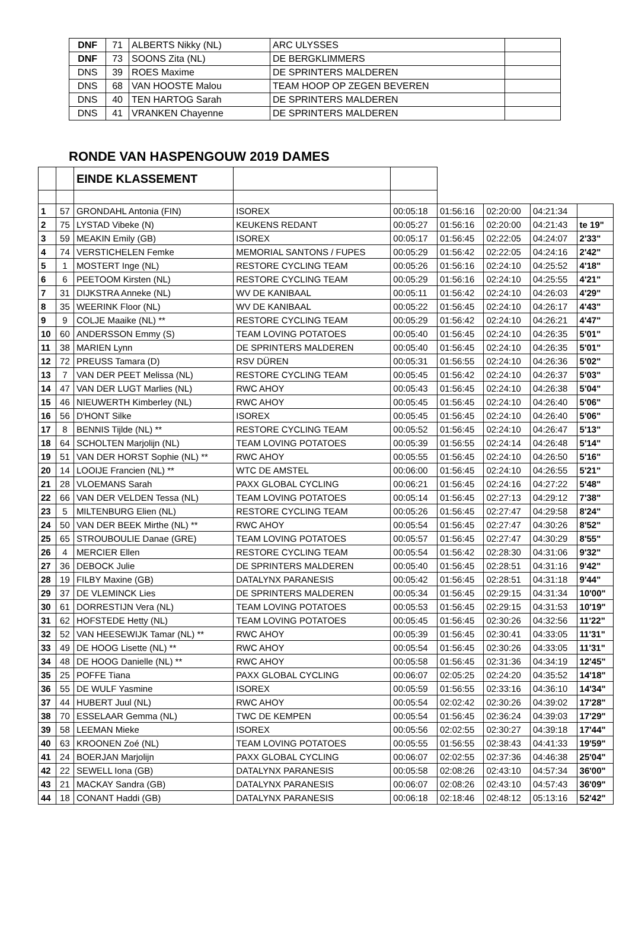| DNF | 71 | ALBERTS Nikky (NL) | ARC ULYSSES | |
| DNF | 73 | SOONS Zita (NL) | DE BERGKLIMMERS | |
| DNS | 39 | ROES Maxime | DE SPRINTERS MALDEREN | |
| DNS | 68 | VAN HOOSTE Malou | TEAM HOOP OP ZEGEN BEVEREN | |
| DNS | 40 | TEN HARTOG Sarah | DE SPRINTERS MALDEREN | |
| DNS | 41 | VRANKEN Chayenne | DE SPRINTERS MALDEREN | |
RONDE VAN HASPENGOUW 2019 DAMES
| | | EINDE KLASSEMENT | | | | | | | |
| 1 | 57 | GRONDAHL Antonia (FIN) | ISOREX | 00:05:18 | 01:56:16 | 02:20:00 | 04:21:34 | | |
| 2 | 75 | LYSTAD Vibeke (N) | KEUKENS REDANT | 00:05:27 | 01:56:16 | 02:20:00 | 04:21:43 | te 19" | |
| 3 | 59 | MEAKIN Emily (GB) | ISOREX | 00:05:17 | 01:56:45 | 02:22:05 | 04:24:07 | 2'33" | |
| 4 | 74 | VERSTICHELEN Femke | MEMORIAL SANTONS / FUPES | 00:05:29 | 01:56:42 | 02:22:05 | 04:24:16 | 2'42" | |
| 5 | 1 | MOSTERT Inge (NL) | RESTORE CYCLING TEAM | 00:05:26 | 01:56:16 | 02:24:10 | 04:25:52 | 4'18" | |
| 6 | 6 | PEETOOM Kirsten (NL) | RESTORE CYCLING TEAM | 00:05:29 | 01:56:16 | 02:24:10 | 04:25:55 | 4'21" | |
| 7 | 31 | DIJKSTRA Anneke (NL) | WV DE KANIBAAL | 00:05:11 | 01:56:42 | 02:24:10 | 04:26:03 | 4'29" | |
| 8 | 35 | WEERINK Floor (NL) | WV DE KANIBAAL | 00:05:22 | 01:56:45 | 02:24:10 | 04:26:17 | 4'43" | |
| 9 | 9 | COLJE Maaike (NL) ** | RESTORE CYCLING TEAM | 00:05:29 | 01:56:42 | 02:24:10 | 04:26:21 | 4'47" | |
| 10 | 60 | ANDERSSON Emmy (S) | TEAM LOVING POTATOES | 00:05:40 | 01:56:45 | 02:24:10 | 04:26:35 | 5'01" | |
| 11 | 38 | MARIEN Lynn | DE SPRINTERS MALDEREN | 00:05:40 | 01:56:45 | 02:24:10 | 04:26:35 | 5'01" | |
| 12 | 72 | PREUSS Tamara (D) | RSV DÜREN | 00:05:31 | 01:56:55 | 02:24:10 | 04:26:36 | 5'02" | |
| 13 | 7 | VAN DER PEET Melissa (NL) | RESTORE CYCLING TEAM | 00:05:45 | 01:56:42 | 02:24:10 | 04:26:37 | 5'03" | |
| 14 | 47 | VAN DER LUGT Marlies (NL) | RWC AHOY | 00:05:43 | 01:56:45 | 02:24:10 | 04:26:38 | 5'04" | |
| 15 | 46 | NIEUWERTH Kimberley (NL) | RWC AHOY | 00:05:45 | 01:56:45 | 02:24:10 | 04:26:40 | 5'06" | |
| 16 | 56 | D'HONT Silke | ISOREX | 00:05:45 | 01:56:45 | 02:24:10 | 04:26:40 | 5'06" | |
| 17 | 8 | BENNIS Tijlde (NL) ** | RESTORE CYCLING TEAM | 00:05:52 | 01:56:45 | 02:24:10 | 04:26:47 | 5'13" | |
| 18 | 64 | SCHOLTEN Marjolijn (NL) | TEAM LOVING POTATOES | 00:05:39 | 01:56:55 | 02:24:14 | 04:26:48 | 5'14" | |
| 19 | 51 | VAN DER HORST Sophie (NL) ** | RWC AHOY | 00:05:55 | 01:56:45 | 02:24:10 | 04:26:50 | 5'16" | |
| 20 | 14 | LOOIJE Francien (NL) ** | WTC DE AMSTEL | 00:06:00 | 01:56:45 | 02:24:10 | 04:26:55 | 5'21" | |
| 21 | 28 | VLOEMANS Sarah | PAXX GLOBAL CYCLING | 00:06:21 | 01:56:45 | 02:24:16 | 04:27:22 | 5'48" | |
| 22 | 66 | VAN DER VELDEN Tessa (NL) | TEAM LOVING POTATOES | 00:05:14 | 01:56:45 | 02:27:13 | 04:29:12 | 7'38" | |
| 23 | 5 | MILTENBURG Elien (NL) | RESTORE CYCLING TEAM | 00:05:26 | 01:56:45 | 02:27:47 | 04:29:58 | 8'24" | |
| 24 | 50 | VAN DER BEEK Mirthe (NL) ** | RWC AHOY | 00:05:54 | 01:56:45 | 02:27:47 | 04:30:26 | 8'52" | |
| 25 | 65 | STROUBOULIE Danae (GRE) | TEAM LOVING POTATOES | 00:05:57 | 01:56:45 | 02:27:47 | 04:30:29 | 8'55" | |
| 26 | 4 | MERCIER Ellen | RESTORE CYCLING TEAM | 00:05:54 | 01:56:42 | 02:28:30 | 04:31:06 | 9'32" | |
| 27 | 36 | DEBOCK Julie | DE SPRINTERS MALDEREN | 00:05:40 | 01:56:45 | 02:28:51 | 04:31:16 | 9'42" | |
| 28 | 19 | FILBY Maxine (GB) | DATALYNX PARANESIS | 00:05:42 | 01:56:45 | 02:28:51 | 04:31:18 | 9'44" | |
| 29 | 37 | DE VLEMINCK Lies | DE SPRINTERS MALDEREN | 00:05:34 | 01:56:45 | 02:29:15 | 04:31:34 | 10'00" | |
| 30 | 61 | DORRESTIJN Vera (NL) | TEAM LOVING POTATOES | 00:05:53 | 01:56:45 | 02:29:15 | 04:31:53 | 10'19" | |
| 31 | 62 | HOFSTEDE Hetty (NL) | TEAM LOVING POTATOES | 00:05:45 | 01:56:45 | 02:30:26 | 04:32:56 | 11'22" | |
| 32 | 52 | VAN HEESEWIJK Tamar (NL) ** | RWC AHOY | 00:05:39 | 01:56:45 | 02:30:41 | 04:33:05 | 11'31" | |
| 33 | 49 | DE HOOG Lisette (NL) ** | RWC AHOY | 00:05:54 | 01:56:45 | 02:30:26 | 04:33:05 | 11'31" | |
| 34 | 48 | DE HOOG Danielle (NL) ** | RWC AHOY | 00:05:58 | 01:56:45 | 02:31:36 | 04:34:19 | 12'45" | |
| 35 | 25 | POFFE Tiana | PAXX GLOBAL CYCLING | 00:06:07 | 02:05:25 | 02:24:20 | 04:35:52 | 14'18" | |
| 36 | 55 | DE WULF Yasmine | ISOREX | 00:05:59 | 01:56:55 | 02:33:16 | 04:36:10 | 14'34" | |
| 37 | 44 | HUBERT Juul (NL) | RWC AHOY | 00:05:54 | 02:02:42 | 02:30:26 | 04:39:02 | 17'28" | |
| 38 | 70 | ESSELAAR Gemma (NL) | TWC DE KEMPEN | 00:05:54 | 01:56:45 | 02:36:24 | 04:39:03 | 17'29" | |
| 39 | 58 | LEEMAN Mieke | ISOREX | 00:05:56 | 02:02:55 | 02:30:27 | 04:39:18 | 17'44" | |
| 40 | 63 | KROONEN Zoé (NL) | TEAM LOVING POTATOES | 00:05:55 | 01:56:55 | 02:38:43 | 04:41:33 | 19'59" | |
| 41 | 24 | BOERJAN Marjolijn | PAXX GLOBAL CYCLING | 00:06:07 | 02:02:55 | 02:37:36 | 04:46:38 | 25'04" | |
| 42 | 22 | SEWELL Iona (GB) | DATALYNX PARANESIS | 00:05:58 | 02:08:26 | 02:43:10 | 04:57:34 | 36'00" | |
| 43 | 21 | MACKAY Sandra (GB) | DATALYNX PARANESIS | 00:06:07 | 02:08:26 | 02:43:10 | 04:57:43 | 36'09" | |
| 44 | 18 | CONANT Haddi (GB) | DATALYNX PARANESIS | 00:06:18 | 02:18:46 | 02:48:12 | 05:13:16 | 52'42" | |